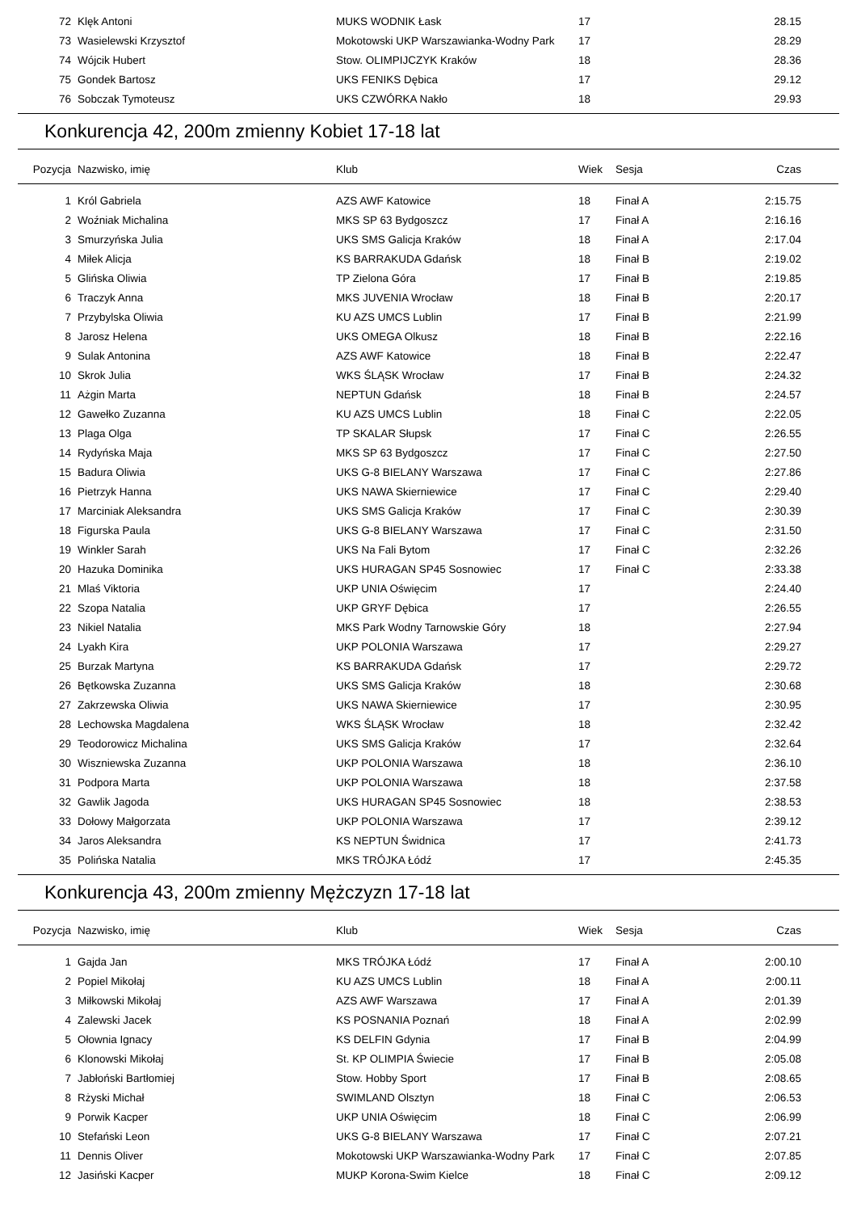| 72 | Klęk Antoni | MUKS WODNIK Łask | 17 | | 28.15 |
| 73 | Wasielewski Krzysztof | Mokotowski UKP Warszawianka-Wodny Park | 17 | | 28.29 |
| 74 | Wójcik Hubert | Stow. OLIMPIJCZYK Kraków | 18 | | 28.36 |
| 75 | Gondek Bartosz | UKS FENIKS Dębica | 17 | | 29.12 |
| 76 | Sobczak Tymoteusz | UKS CZWÓRKA Nakło | 18 | | 29.93 |
Konkurencja 42, 200m zmienny Kobiet 17-18 lat
| Pozycja | Nazwisko, imię | Klub | Wiek | Sesja | Czas |
| --- | --- | --- | --- | --- | --- |
| 1 | Król Gabriela | AZS AWF Katowice | 18 | Finał A | 2:15.75 |
| 2 | Woźniak Michalina | MKS SP 63 Bydgoszcz | 17 | Finał A | 2:16.16 |
| 3 | Smurzyńska Julia | UKS SMS Galicja Kraków | 18 | Finał A | 2:17.04 |
| 4 | Miłek Alicja | KS BARRAKUDA Gdańsk | 18 | Finał B | 2:19.02 |
| 5 | Glińska Oliwia | TP Zielona Góra | 17 | Finał B | 2:19.85 |
| 6 | Traczyk Anna | MKS JUVENIA Wrocław | 18 | Finał B | 2:20.17 |
| 7 | Przybylska Oliwia | KU AZS UMCS Lublin | 17 | Finał B | 2:21.99 |
| 8 | Jarosz Helena | UKS OMEGA Olkusz | 18 | Finał B | 2:22.16 |
| 9 | Sulak Antonina | AZS AWF Katowice | 18 | Finał B | 2:22.47 |
| 10 | Skrok Julia | WKS ŚLĄSK Wrocław | 17 | Finał B | 2:24.32 |
| 11 | Ażgin Marta | NEPTUN Gdańsk | 18 | Finał B | 2:24.57 |
| 12 | Gawełko Zuzanna | KU AZS UMCS Lublin | 18 | Finał C | 2:22.05 |
| 13 | Plaga Olga | TP SKALAR Słupsk | 17 | Finał C | 2:26.55 |
| 14 | Rydyńska Maja | MKS SP 63 Bydgoszcz | 17 | Finał C | 2:27.50 |
| 15 | Badura Oliwia | UKS G-8 BIELANY Warszawa | 17 | Finał C | 2:27.86 |
| 16 | Pietrzyk Hanna | UKS NAWA Skierniewice | 17 | Finał C | 2:29.40 |
| 17 | Marciniak Aleksandra | UKS SMS Galicja Kraków | 17 | Finał C | 2:30.39 |
| 18 | Figurska Paula | UKS G-8 BIELANY Warszawa | 17 | Finał C | 2:31.50 |
| 19 | Winkler Sarah | UKS Na Fali Bytom | 17 | Finał C | 2:32.26 |
| 20 | Hazuka Dominika | UKS HURAGAN SP45 Sosnowiec | 17 | Finał C | 2:33.38 |
| 21 | Mlaś Viktoria | UKP UNIA Oświęcim | 17 | | 2:24.40 |
| 22 | Szopa Natalia | UKP GRYF Dębica | 17 | | 2:26.55 |
| 23 | Nikiel Natalia | MKS Park Wodny Tarnowskie Góry | 18 | | 2:27.94 |
| 24 | Lyakh Kira | UKP POLONIA Warszawa | 17 | | 2:29.27 |
| 25 | Burzak Martyna | KS BARRAKUDA Gdańsk | 17 | | 2:29.72 |
| 26 | Bętkowska Zuzanna | UKS SMS Galicja Kraków | 18 | | 2:30.68 |
| 27 | Zakrzewska Oliwia | UKS NAWA Skierniewice | 17 | | 2:30.95 |
| 28 | Lechowska Magdalena | WKS ŚLĄSK Wrocław | 18 | | 2:32.42 |
| 29 | Teodorowicz Michalina | UKS SMS Galicja Kraków | 17 | | 2:32.64 |
| 30 | Wiszniewska Zuzanna | UKP POLONIA Warszawa | 18 | | 2:36.10 |
| 31 | Podpora Marta | UKP POLONIA Warszawa | 18 | | 2:37.58 |
| 32 | Gawlik Jagoda | UKS HURAGAN SP45 Sosnowiec | 18 | | 2:38.53 |
| 33 | Dołowy Małgorzata | UKP POLONIA Warszawa | 17 | | 2:39.12 |
| 34 | Jaros Aleksandra | KS NEPTUN Świdnica | 17 | | 2:41.73 |
| 35 | Polińska Natalia | MKS TRÓJKA Łódź | 17 | | 2:45.35 |
Konkurencja 43, 200m zmienny Mężczyzn 17-18 lat
| Pozycja | Nazwisko, imię | Klub | Wiek | Sesja | Czas |
| --- | --- | --- | --- | --- | --- |
| 1 | Gajda Jan | MKS TRÓJKA Łódź | 17 | Finał A | 2:00.10 |
| 2 | Popiel Mikołaj | KU AZS UMCS Lublin | 18 | Finał A | 2:00.11 |
| 3 | Miłkowski Mikołaj | AZS AWF Warszawa | 17 | Finał A | 2:01.39 |
| 4 | Zalewski Jacek | KS POSNANIA Poznań | 18 | Finał A | 2:02.99 |
| 5 | Ołownia Ignacy | KS DELFIN Gdynia | 17 | Finał B | 2:04.99 |
| 6 | Klonowski Mikołaj | St. KP OLIMPIA Świecie | 17 | Finał B | 2:05.08 |
| 7 | Jabłoński Bartłomiej | Stow. Hobby Sport | 17 | Finał B | 2:08.65 |
| 8 | Rżyski Michał | SWIMLAND Olsztyn | 18 | Finał C | 2:06.53 |
| 9 | Porwik Kacper | UKP UNIA Oświęcim | 18 | Finał C | 2:06.99 |
| 10 | Stefański Leon | UKS G-8 BIELANY Warszawa | 17 | Finał C | 2:07.21 |
| 11 | Dennis Oliver | Mokotowski UKP Warszawianka-Wodny Park | 17 | Finał C | 2:07.85 |
| 12 | Jasiński Kacper | MUKP Korona-Swim Kielce | 18 | Finał C | 2:09.12 |